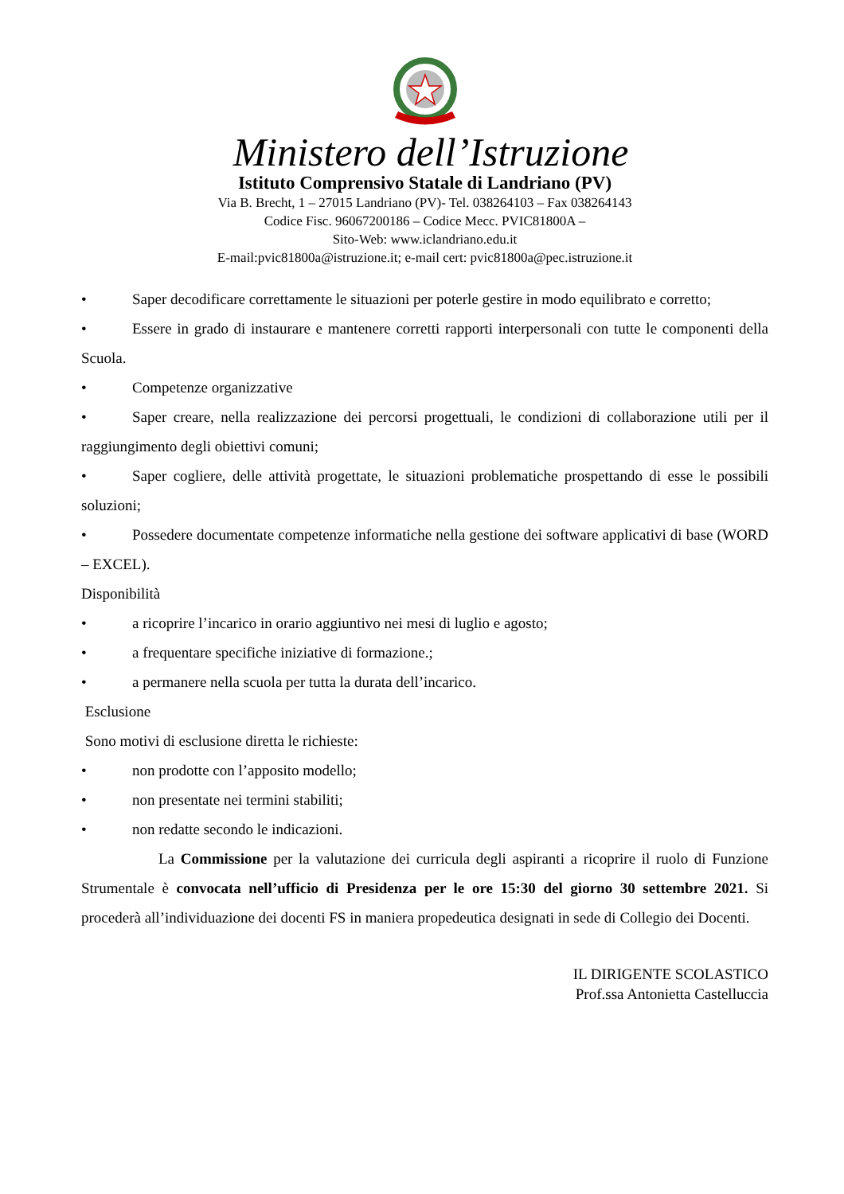Ministero dell’Istruzione
Istituto Comprensivo Statale di Landriano (PV)
Via B. Brecht, 1 – 27015 Landriano (PV)- Tel. 038264103 – Fax 038264143
Codice Fisc. 96067200186 – Codice Mecc. PVIC81800A –
Sito-Web: www.iclandriano.edu.it
E-mail:pvic81800a@istruzione.it; e-mail cert: pvic81800a@pec.istruzione.it
• Saper decodificare correttamente le situazioni per poterle gestire in modo equilibrato e corretto;
• Essere in grado di instaurare e mantenere corretti rapporti interpersonali con tutte le componenti della Scuola.
• Competenze organizzative
• Saper creare, nella realizzazione dei percorsi progettuali, le condizioni di collaborazione utili per il raggiungimento degli obiettivi comuni;
• Saper cogliere, delle attività progettate, le situazioni problematiche prospettando di esse le possibili soluzioni;
• Possedere documentate competenze informatiche nella gestione dei software applicativi di base (WORD – EXCEL).
Disponibilità
• a ricoprire l’incarico in orario aggiuntivo nei mesi di luglio e agosto;
• a frequentare specifiche iniziative di formazione.;
• a permanere nella scuola per tutta la durata dell’incarico.
Esclusione
Sono motivi di esclusione diretta le richieste:
• non prodotte con l’apposito modello;
• non presentate nei termini stabiliti;
• non redatte secondo le indicazioni.
La Commissione per la valutazione dei curricula degli aspiranti a ricoprire il ruolo di Funzione Strumentale è convocata nell’ufficio di Presidenza per le ore 15:30 del giorno 30 settembre 2021. Si procederà all’individuazione dei docenti FS in maniera propedeutica designati in sede di Collegio dei Docenti.
IL DIRIGENTE SCOLASTICO
Prof.ssa Antonietta Castelluccia